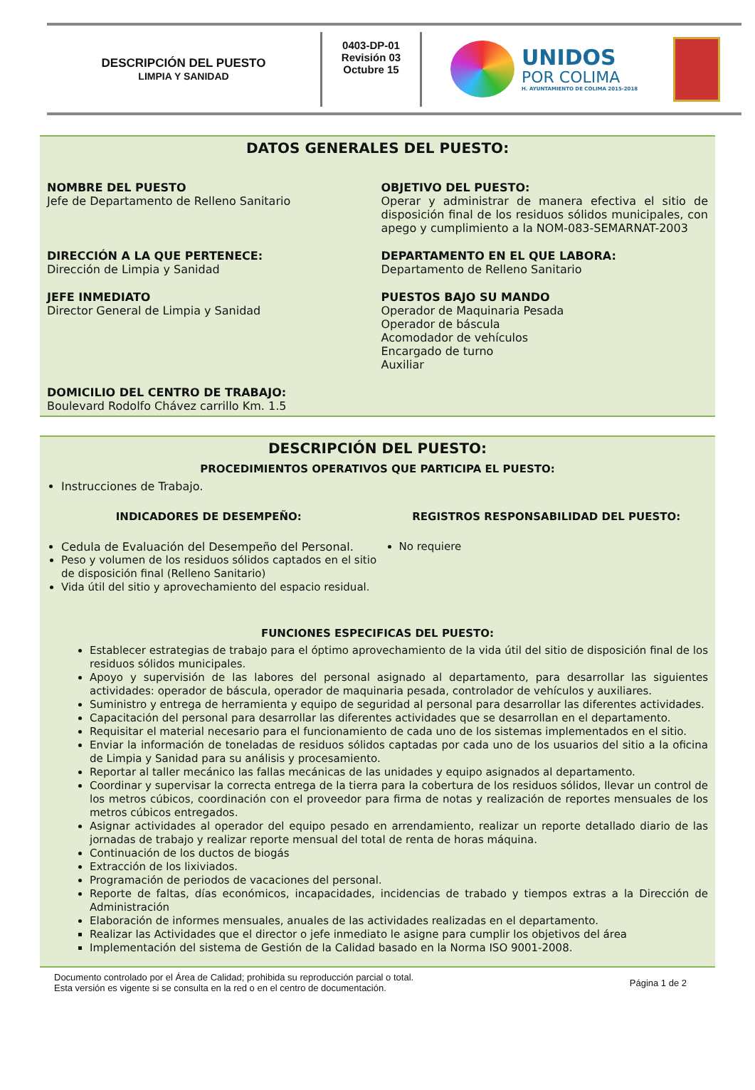DESCRIPCIÓN DEL PUESTO
LIMPIA Y SANIDAD
0403-DP-01
Revisión 03
Octubre 15
UNIDOS
POR COLIMA
H. AYUNTAMIENTO DE COLIMA 2015-2018
DATOS GENERALES DEL PUESTO:
NOMBRE DEL PUESTO
Jefe de Departamento de Relleno Sanitario
OBJETIVO DEL PUESTO:
Operar y administrar de manera efectiva el sitio de disposición final de los residuos sólidos municipales, con apego y cumplimiento a la NOM-083-SEMARNAT-2003
DIRECCIÓN A LA QUE PERTENECE:
Dirección de Limpia y Sanidad
DEPARTAMENTO EN EL QUE LABORA:
Departamento de Relleno Sanitario
JEFE INMEDIATO
Director General de Limpia y Sanidad
PUESTOS BAJO SU MANDO
Operador de Maquinaria Pesada
Operador de báscula
Acomodador de vehículos
Encargado de turno
Auxiliar
DOMICILIO DEL CENTRO DE TRABAJO:
Boulevard Rodolfo Chávez carrillo Km. 1.5
DESCRIPCIÓN DEL PUESTO:
PROCEDIMIENTOS OPERATIVOS QUE PARTICIPA EL PUESTO:
Instrucciones de Trabajo.
INDICADORES DE DESEMPEÑO:
Cedula de Evaluación del Desempeño del Personal.
Peso y volumen de los residuos sólidos captados en el sitio de disposición final (Relleno Sanitario)
Vida útil del sitio y aprovechamiento del espacio residual.
REGISTROS RESPONSABILIDAD DEL PUESTO:
No requiere
FUNCIONES ESPECIFICAS DEL PUESTO:
Establecer estrategias de trabajo para el óptimo aprovechamiento de la vida útil del sitio de disposición final de los residuos sólidos municipales.
Apoyo y supervisión de las labores del personal asignado al departamento, para desarrollar las siguientes actividades: operador de báscula, operador de maquinaria pesada, controlador de vehículos y auxiliares.
Suministro y entrega de herramienta y equipo de seguridad al personal para desarrollar las diferentes actividades.
Capacitación del personal para desarrollar las diferentes actividades que se desarrollan en el departamento.
Requisitar el material necesario para el funcionamiento de cada uno de los sistemas implementados en el sitio.
Enviar la información de toneladas de residuos sólidos captadas por cada uno de los usuarios del sitio a la oficina de Limpia y Sanidad para su análisis y procesamiento.
Reportar al taller mecánico las fallas mecánicas de las unidades y equipo asignados al departamento.
Coordinar y supervisar la correcta entrega de la tierra para la cobertura de los residuos sólidos, llevar un control de los metros cúbicos, coordinación con el proveedor para firma de notas y realización de reportes mensuales de los metros cúbicos entregados.
Asignar actividades al operador del equipo pesado en arrendamiento, realizar un reporte detallado diario de las jornadas de trabajo y realizar reporte mensual del total de renta de horas máquina.
Continuación de los ductos de biogás
Extracción de los lixiviados.
Programación de periodos de vacaciones del personal.
Reporte de faltas, días económicos, incapacidades, incidencias de trabado y tiempos extras a la Dirección de Administración
Elaboración de informes mensuales, anuales de las actividades realizadas en el departamento.
Realizar las Actividades que el director o jefe inmediato le asigne para cumplir los objetivos del área
Implementación del sistema de Gestión de la Calidad basado en la Norma ISO 9001-2008.
Documento controlado por el Área de Calidad; prohibida su reproducción parcial o total.
Esta versión es vigente si se consulta en la red o en el centro de documentación.
Página 1 de 2